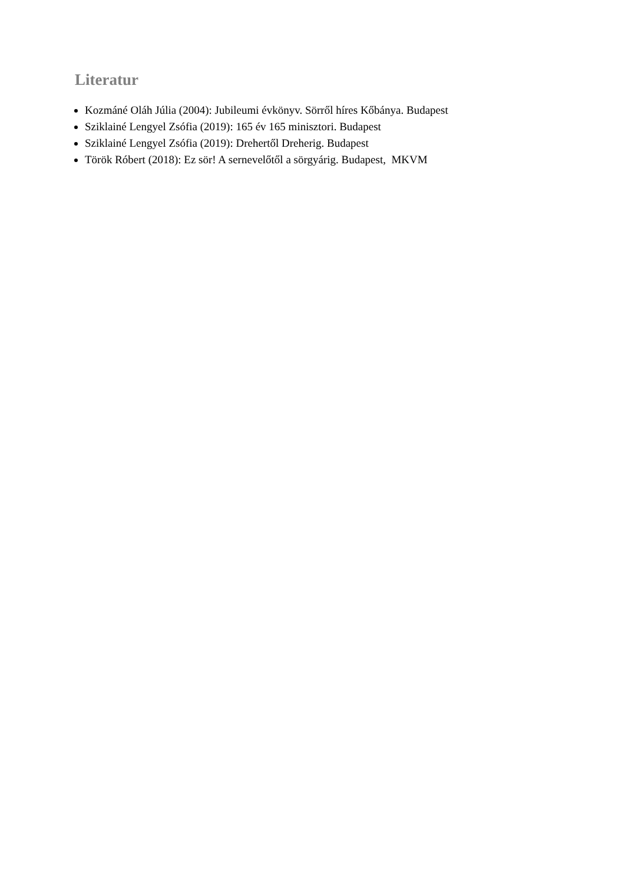Literatur
Kozmáné Oláh Júlia (2004): Jubileumi évkönyv. Sörről híres Kőbánya. Budapest
Sziklainé Lengyel Zsófia (2019): 165 év 165 minisztori. Budapest
Sziklainé Lengyel Zsófia (2019): Drehertől Dreherig. Budapest
Török Róbert (2018): Ez sör! A sernevelőtől a sörgyárig. Budapest, MKVM